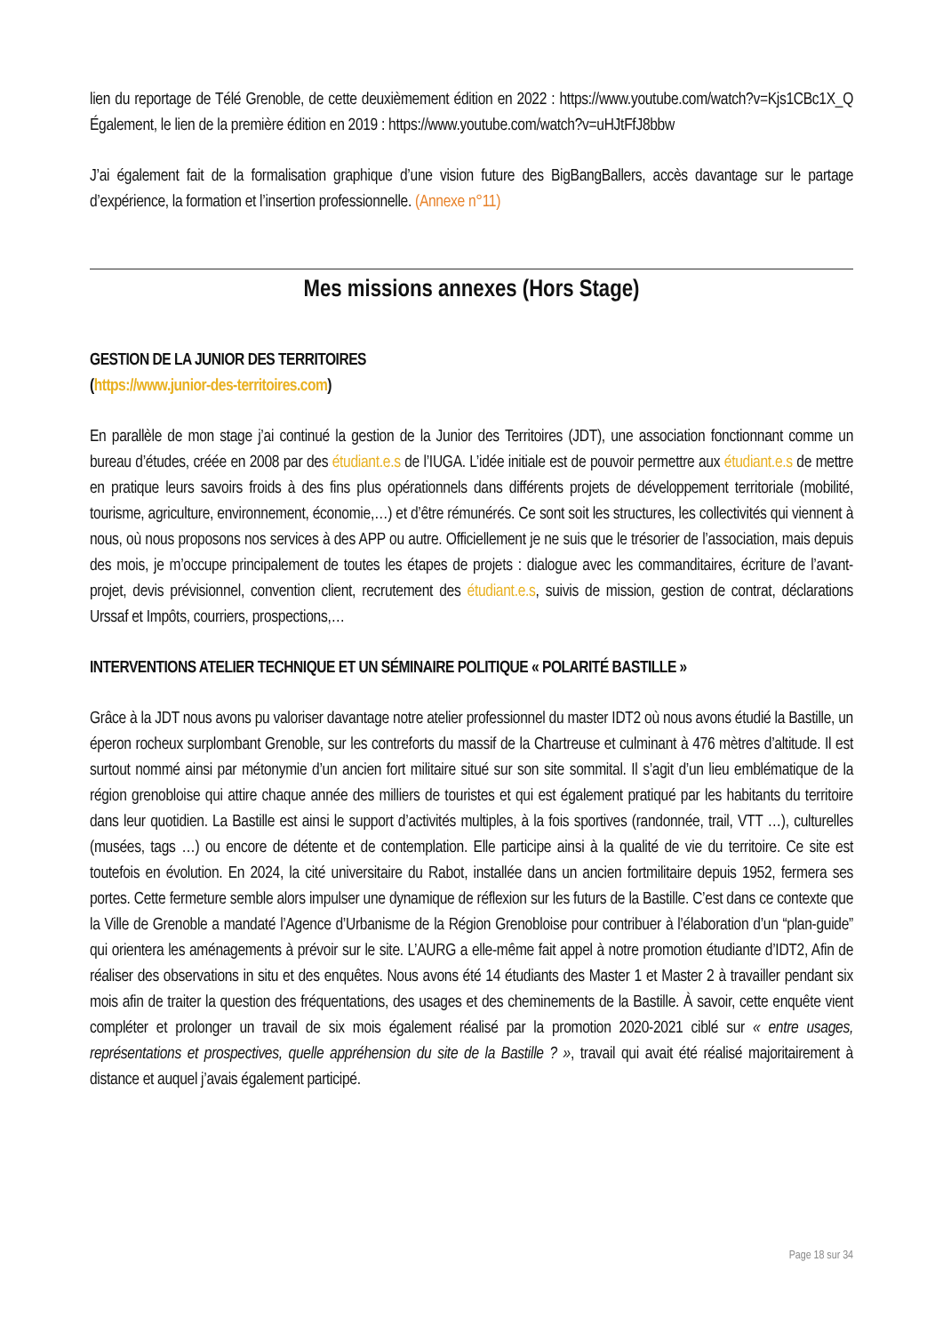lien du reportage de Télé Grenoble, de cette deuxièmement édition en 2022 : https://www.youtube.com/watch?v=Kjs1CBc1X_Q Également, le lien de la première édition en 2019 : https://www.youtube.com/watch?v=uHJtFfJ8bbw
J’ai également fait de la formalisation graphique d’une vision future des BigBangBallers, accès davantage sur le partage d’expérience, la formation et l’insertion professionnelle. (Annexe n°11)
Mes missions annexes (Hors Stage)
GESTION DE LA JUNIOR DES TERRITOIRES
(https://www.junior-des-territoires.com)
En parallèle de mon stage j’ai continué la gestion de la Junior des Territoires (JDT), une association fonctionnant comme un bureau d’études, créée en 2008 par des étudiant.e.s de l’IUGA. L’idée initiale est de pouvoir permettre aux étudiant.e.s de mettre en pratique leurs savoirs froids à des fins plus opérationnels dans différents projets de développement territoriale (mobilité, tourisme, agriculture, environnement, économie,…) et d’être rémunérés. Ce sont soit les structures, les collectivités qui viennent à nous, où nous proposons nos services à des APP ou autre. Officiellement je ne suis que le trésorier de l’association, mais depuis des mois, je m’occupe principalement de toutes les étapes de projets : dialogue avec les commanditaires, écriture de l’avant-projet, devis prévisionnel, convention client, recrutement des étudiant.e.s, suivis de mission, gestion de contrat, déclarations Urssaf et Impôts, courriers, prospections,…
INTERVENTIONS ATELIER TECHNIQUE ET UN SÉMINAIRE POLITIQUE « POLARITÉ BASTILLE »
Grâce à la JDT nous avons pu valoriser davantage notre atelier professionnel du master IDT2 où nous avons étudié la Bastille, un éperon rocheux surplombant Grenoble, sur les contreforts du massif de la Chartreuse et culminant à 476 mètres d’altitude. Il est surtout nommé ainsi par métonymie d’un ancien fort militaire situé sur son site sommital. Il s’agit d’un lieu emblématique de la région grenobloise qui attire chaque année des milliers de touristes et qui est également pratiqué par les habitants du territoire dans leur quotidien. La Bastille est ainsi le support d’activités multiples, à la fois sportives (randonnée, trail, VTT …), culturelles (musées, tags …) ou encore de détente et de contemplation. Elle participe ainsi à la qualité de vie du territoire. Ce site est toutefois en évolution. En 2024, la cité universitaire du Rabot, installée dans un ancien fortmilitaire depuis 1952, fermera ses portes. Cette fermeture semble alors impulser une dynamique de réflexion sur les futurs de la Bastille. C’est dans ce contexte que la Ville de Grenoble a mandaté l’Agence d’Urbanisme de la Région Grenobloise pour contribuer à l’élaboration d’un “plan-guide” qui orientera les aménagements à prévoir sur le site. L’AURG a elle-même fait appel à notre promotion étudiante d’IDT2, Afin de réaliser des observations in situ et des enquêtes. Nous avons été 14 étudiants des Master 1 et Master 2 à travailler pendant six mois afin de traiter la question des fréquentations, des usages et des cheminements de la Bastille. À savoir, cette enquête vient compléter et prolonger un travail de six mois également réalisé par la promotion 2020-2021 ciblé sur « entre usages, représentations et prospectives, quelle appréhension du site de la Bastille ? », travail qui avait été réalisé majoritairement à distance et auquel j’avais également participé.
Page 18 sur 34